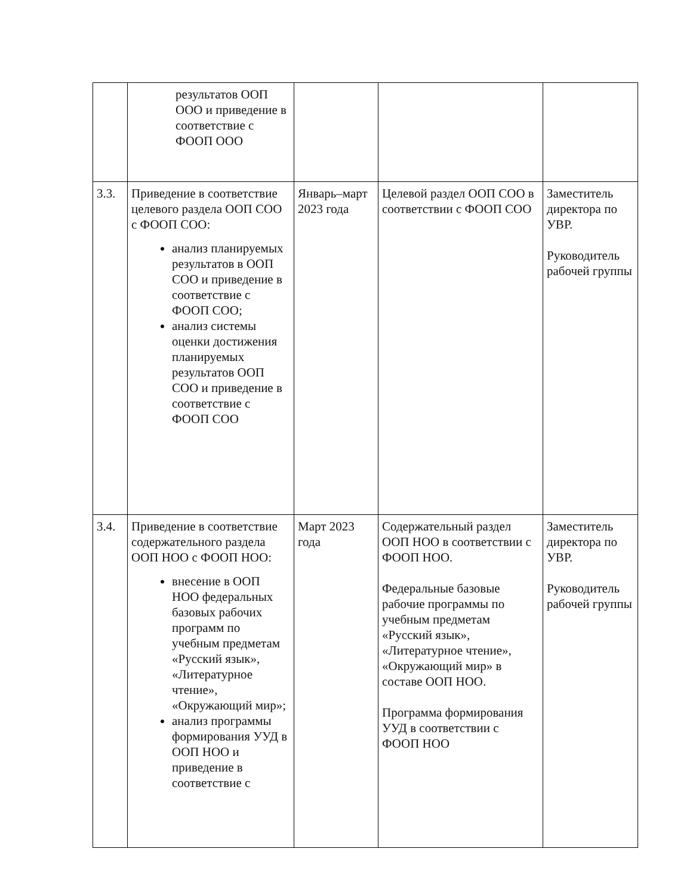| | результатов ООП ООО и приведение в соответствие с ФООП ООО | | | |
| 3.3. | Приведение в соответствие целевого раздела ООП СОО с ФООП СОО: анализ планируемых результатов в ООП СОО и приведение в соответствие с ФООП СОО; анализ системы оценки достижения планируемых результатов ООП СОО и приведение в соответствие с ФООП СОО | Январь–март 2023 года | Целевой раздел ООП СОО в соответствии с ФООП СОО | Заместитель директора по УВР. Руководитель рабочей группы |
| 3.4. | Приведение в соответствие содержательного раздела ООП НОО с ФООП НОО: внесение в ООП НОО федеральных базовых рабочих программ по учебным предметам «Русский язык», «Литературное чтение», «Окружающий мир»; анализ программы формирования УУД в ООП НОО и приведение в соответствие с | Март 2023 года | Содержательный раздел ООП НОО в соответствии с ФООП НОО. Федеральные базовые рабочие программы по учебным предметам «Русский язык», «Литературное чтение», «Окружающий мир» в составе ООП НОО. Программа формирования УУД в соответствии с ФООП НОО | Заместитель директора по УВР. Руководитель рабочей группы |